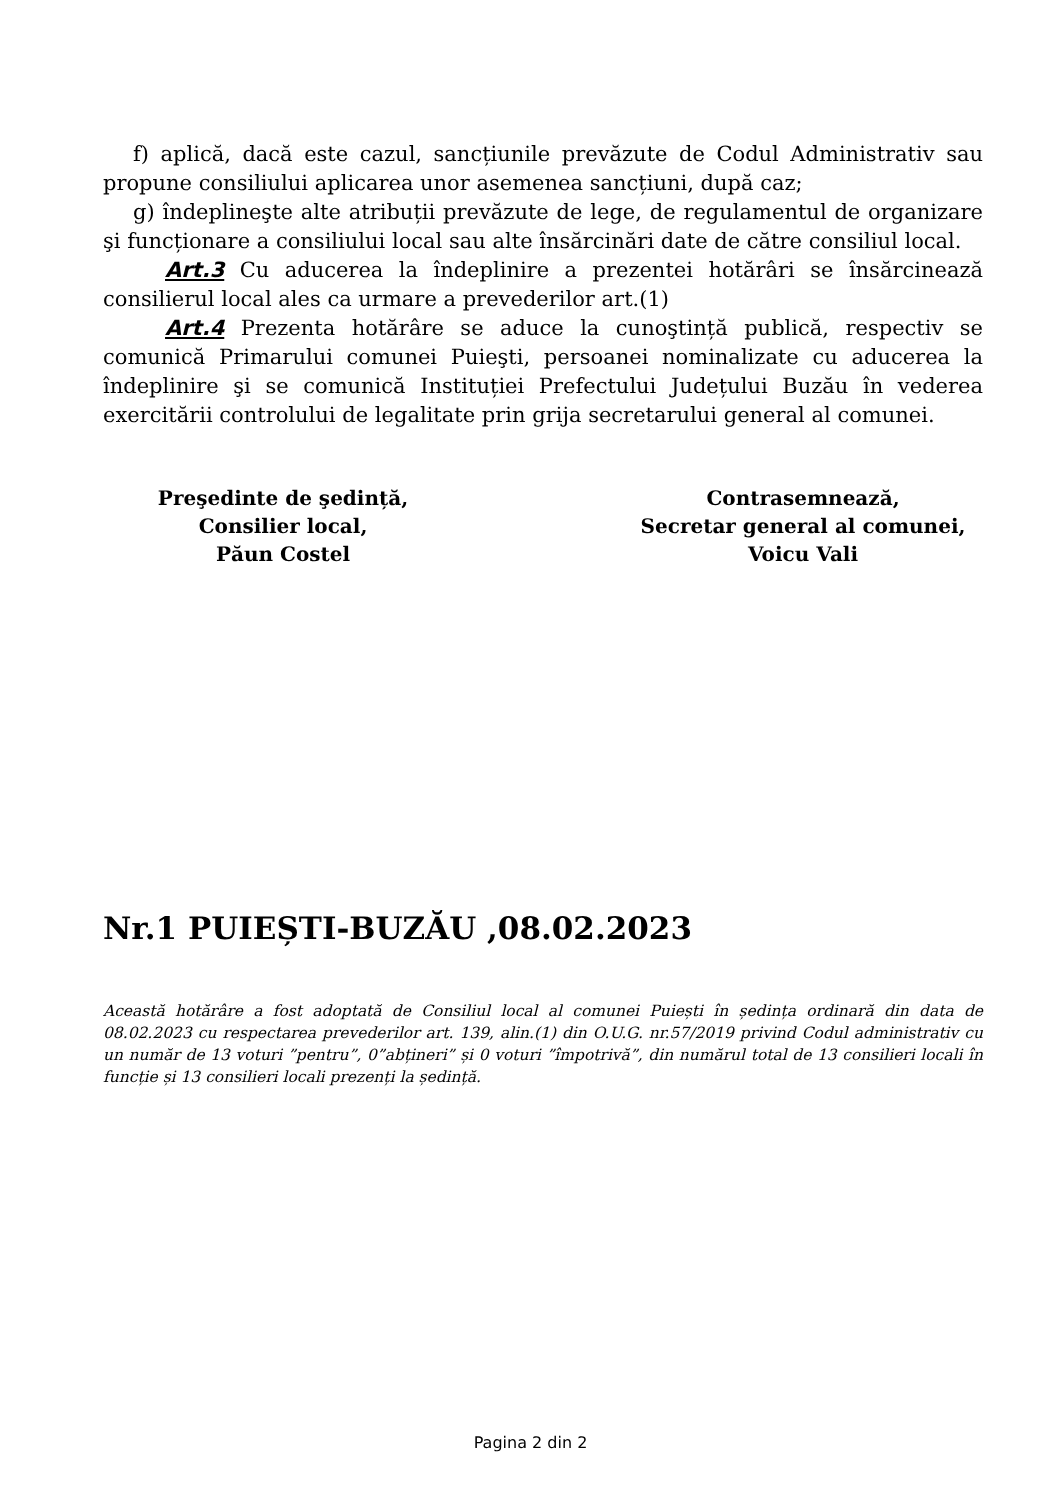f) aplică, dacă este cazul, sancțiunile prevăzute de Codul Administrativ sau propune consiliului aplicarea unor asemenea sancțiuni, după caz;
g) îndeplineşte alte atribuții prevăzute de lege, de regulamentul de organizare şi funcționare a consiliului local sau alte însărcinări date de către consiliul local.
Art.3 Cu aducerea la îndeplinire a prezentei hotărâri se însărcinează consilierul local ales ca urmare a prevederilor art.(1)
Art.4 Prezenta hotărâre se aduce la cunoştință publică, respectiv se comunică Primarului comunei Puieşti, persoanei nominalizate cu aducerea la îndeplinire şi se comunică Instituției Prefectului Județului Buzău în vederea exercitării controlului de legalitate prin grija secretarului general al comunei.
Preşedinte de şedință,
Consilier local,
Păun Costel
Contrasemnează,
Secretar general al comunei,
Voicu Vali
Nr.1 PUIEȘTI-BUZĂU ,08.02.2023
Această hotărâre a fost adoptată de Consiliul local al comunei Puiești în ședința ordinară din data de 08.02.2023 cu respectarea prevederilor art. 139, alin.(1) din O.U.G. nr.57/2019 privind Codul administrativ cu un număr de 13 voturi ”pentru”, 0”abțineri” și 0 voturi ”împotrivă”, din numărul total de 13 consilieri locali în funcție și 13 consilieri locali prezenți la ședință.
Pagina 2 din 2